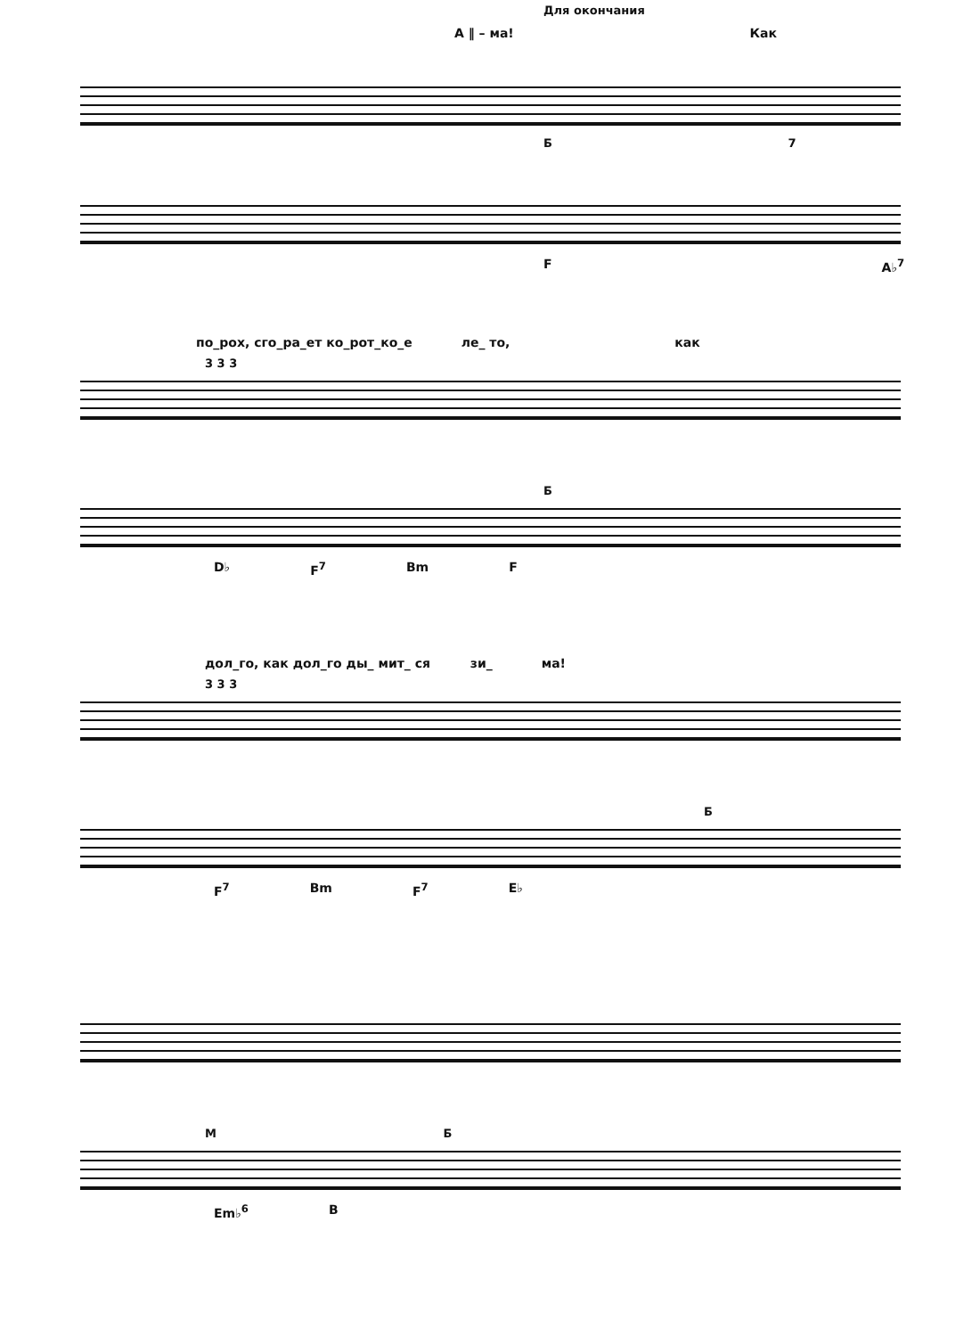Для окончания
А ‖ – ма! Как
Б 7
F A♭<sup>7</sup>
по_рох, сго_ра_ет ко_рот_ко_е ле_ то, как
3 3 3
Б
D♭ F<sup>7</sup> Bm F
дол_го, как дол_го ды_ мит_ ся зи_ ма!
3 3 3
Б
F<sup>7</sup> Bm F<sup>7</sup> E♭
М Б
Em♭<sup>6</sup> B